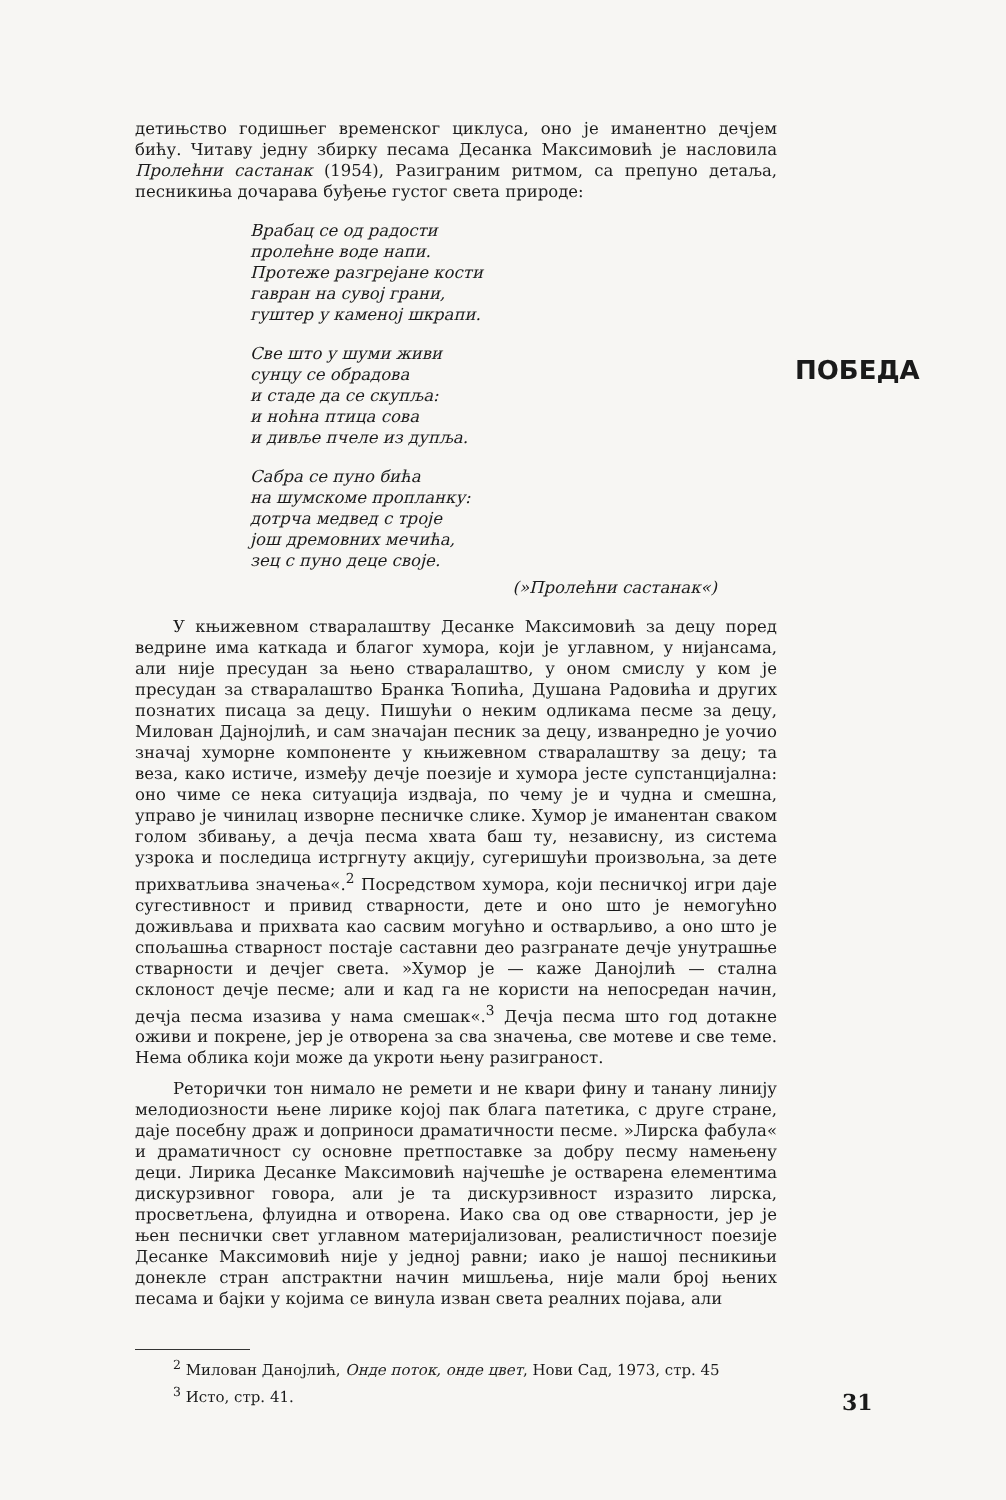детињство годишњег временског циклуса, оно је иманентно дечјем бићу. Читаву једну збирку песама Десанка Максимовић је насловила Пролећни састанак (1954), Разиграним ритмом, са препуно детаља, песникиња дочарава буђење густог света природе:
Врабац се од радости
пролећне воде напи.
Протеже разгрејане кости
гавран на сувој грани,
гуштер у каменој шкрапи.
Све што у шуми живи
сунцу се обрадова
и стаде да се скупља:
и ноћна птица сова
и дивље пчеле из дупља.
Сабра се пуно бића
на шумскоме пропланку:
дотрча медвед с троје
још дремовних мечића,
зец с пуно деце своје.
(»Пролећни састанак«)
У књижевном стваралаштву Десанке Максимовић за децу поред ведрине има каткада и благог хумора, који је углавном, у нијансама, али није пресудан за њено стваралаштво, у оном смислу у ком је пресудан за стваралаштво Бранка Ћопића, Душана Радовића и других познатих писаца за децу. Пишући о неким одликама песме за децу, Милован Дајнојлић, и сам значајан песник за децу, изванредно је уочио значај хуморне компоненте у књижевном стваралаштву за децу; та веза, како истиче, између дечје поезије и хумора јесте супстанцијална: оно чиме се нека ситуација издваја, по чему је и чудна и смешна, управо је чинилац изворне песничке слике. Хумор је иманентан сваком голом збивању, а дечја песма хвата баш ту, независну, из система узрока и последица истргнуту акцију, сугеришући произвољна, за дете прихватљива значења«.<sup>2</sup> Посредством хумора, који песничкој игри даје сугестивност и привид стварности, дете и оно што је немогућно доживљава и прихвата као сасвим могућно и остварљиво, а оно што је спољашња стварност постаје саставни део разгранате дечје унутрашње стварности и дечјег света. »Хумор је — каже Данојлић — стална склоност дечје песме; али и кад га не користи на непосредан начин, дечја песма изазива у нама смешак«.<sup>3</sup> Дечја песма што год дотакне оживи и покрене, јер је отворена за сва значења, све мотеве и све теме. Нема облика који може да укроти њену разиграност.
Реторички тон нимало не ремети и не квари фину и танану линију мелодиозности њене лирике којој пак блага патетика, с друге стране, даје посебну драж и доприноси драматичности песме. »Лирска фабула« и драматичност су основне претпоставке за добру песму намењену деци. Лирика Десанке Максимовић најчешће је остварена елементима дискурзивног говора, али је та дискурзивност изразито лирска, просветљена, флуидна и отворена. Иако сва од ове стварности, јер је њен песнички свет углавном материјализован, реалистичност поезије Десанке Максимовић није у једној равни; иако је нашој песникињи донекле стран апстрактни начин мишљења, није мали број њених песама и бајки у којима се винула изван света реалних појава, али
<sup>2</sup> Милован Данојлић, Онде поток, онде цвет, Нови Сад, 1973, стр. 45
<sup>3</sup> Исто, стр. 41.
ПОБЕДА
31